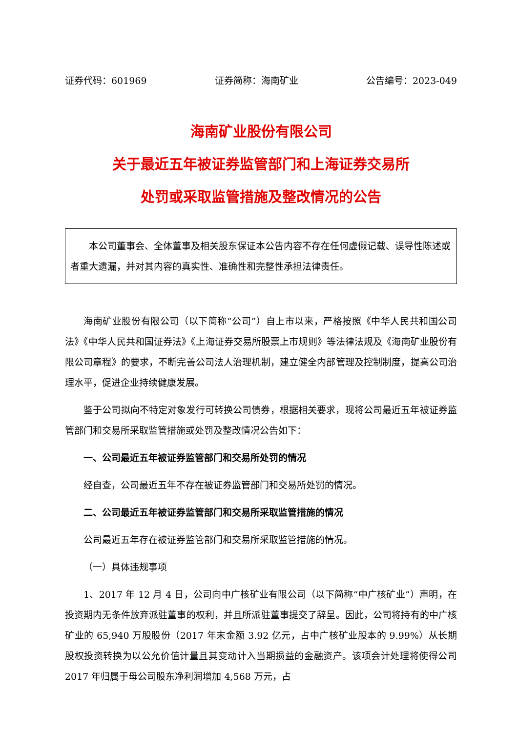证券代码：601969 证券简称：海南矿业 公告编号：2023-049
海南矿业股份有限公司
关于最近五年被证券监管部门和上海证券交易所
处罚或采取监管措施及整改情况的公告
本公司董事会、全体董事及相关股东保证本公告内容不存在任何虚假记载、误导性陈述或者重大遗漏，并对其内容的真实性、准确性和完整性承担法律责任。
海南矿业股份有限公司（以下简称“公司”）自上市以来，严格按照《中华人民共和国公司法》《中华人民共和国证券法》《上海证券交易所股票上市规则》等法律法规及《海南矿业股份有限公司章程》的要求，不断完善公司法人治理机制，建立健全内部管理及控制制度，提高公司治理水平，促进企业持续健康发展。
鉴于公司拟向不特定对象发行可转换公司债券，根据相关要求，现将公司最近五年被证券监管部门和交易所采取监管措施或处罚及整改情况公告如下：
一、公司最近五年被证券监管部门和交易所处罚的情况
经自查，公司最近五年不存在被证券监管部门和交易所处罚的情况。
二、公司最近五年被证券监管部门和交易所采取监管措施的情况
公司最近五年存在被证券监管部门和交易所采取监管措施的情况。
（一）具体违规事项
1、2017 年 12 月 4 日，公司向中广核矿业有限公司（以下简称“中广核矿业”）声明，在投资期内无条件放弃派驻董事的权利，并且所派驻董事提交了辞呈。因此，公司将持有的中广核矿业的 65,940 万股股份（2017 年末金额 3.92 亿元，占中广核矿业股本的 9.99%）从长期股权投资转换为以公允价值计量且其变动计入当期损益的金融资产。该项会计处理将使得公司 2017 年归属于母公司股东净利润增加 4,568 万元，占